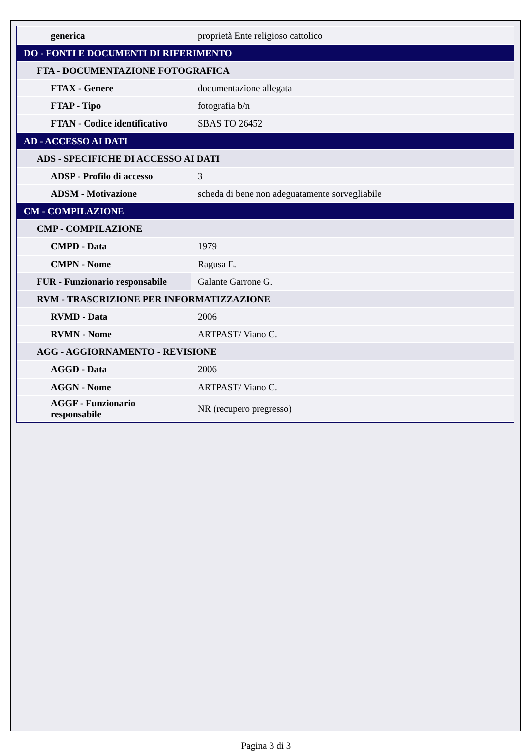| generica | proprietà Ente religioso cattolico |
| DO - FONTI E DOCUMENTI DI RIFERIMENTO | |
| FTA - DOCUMENTAZIONE FOTOGRAFICA | |
| FTAX - Genere | documentazione allegata |
| FTAP - Tipo | fotografia b/n |
| FTAN - Codice identificativo | SBAS TO 26452 |
| AD - ACCESSO AI DATI | |
| ADS - SPECIFICHE DI ACCESSO AI DATI | |
| ADSP - Profilo di accesso | 3 |
| ADSM - Motivazione | scheda di bene non adeguatamente sorvegliabile |
| CM - COMPILAZIONE | |
| CMP - COMPILAZIONE | |
| CMPD - Data | 1979 |
| CMPN - Nome | Ragusa E. |
| FUR - Funzionario responsabile | Galante Garrone G. |
| RVM - TRASCRIZIONE PER INFORMATIZZAZIONE | |
| RVMD - Data | 2006 |
| RVMN - Nome | ARTPAST/ Viano C. |
| AGG - AGGIORNAMENTO - REVISIONE | |
| AGGD - Data | 2006 |
| AGGN - Nome | ARTPAST/ Viano C. |
| AGGF - Funzionario responsabile | NR (recupero pregresso) |
Pagina 3 di 3